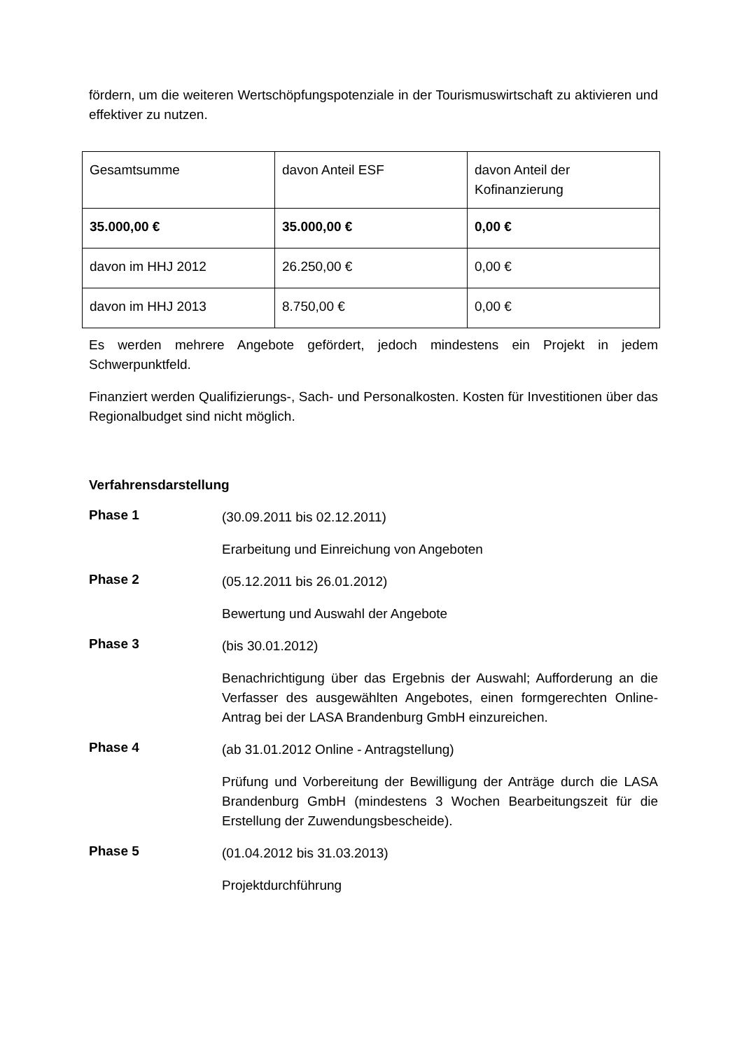fördern, um die weiteren Wertschöpfungspotenziale in der Tourismuswirtschaft zu aktivieren und effektiver zu nutzen.
| Gesamtsumme | davon Anteil ESF | davon Anteil der Kofinanzierung |
| 35.000,00 € | 35.000,00 € | 0,00 € |
| davon im HHJ 2012 | 26.250,00 € | 0,00 € |
| davon im HHJ 2013 | 8.750,00 € | 0,00 € |
Es werden mehrere Angebote gefördert, jedoch mindestens ein Projekt in jedem Schwerpunktfeld.
Finanziert werden Qualifizierungs-, Sach- und Personalkosten. Kosten für Investitionen über das Regionalbudget sind nicht möglich.
Verfahrensdarstellung
Phase 1
(30.09.2011 bis 02.12.2011)
Erarbeitung und Einreichung von Angeboten
Phase 2
(05.12.2011 bis 26.01.2012)
Bewertung und Auswahl der Angebote
Phase 3
(bis 30.01.2012)
Benachrichtigung über das Ergebnis der Auswahl; Aufforderung an die Verfasser des ausgewählten Angebotes, einen formgerechten Online-Antrag bei der LASA Brandenburg GmbH einzureichen.
Phase 4
(ab 31.01.2012 Online - Antragstellung)
Prüfung und Vorbereitung der Bewilligung der Anträge durch die LASA Brandenburg GmbH (mindestens 3 Wochen Bearbeitungszeit für die Erstellung der Zuwendungsbescheide).
Phase 5
(01.04.2012 bis 31.03.2013)
Projektdurchführung